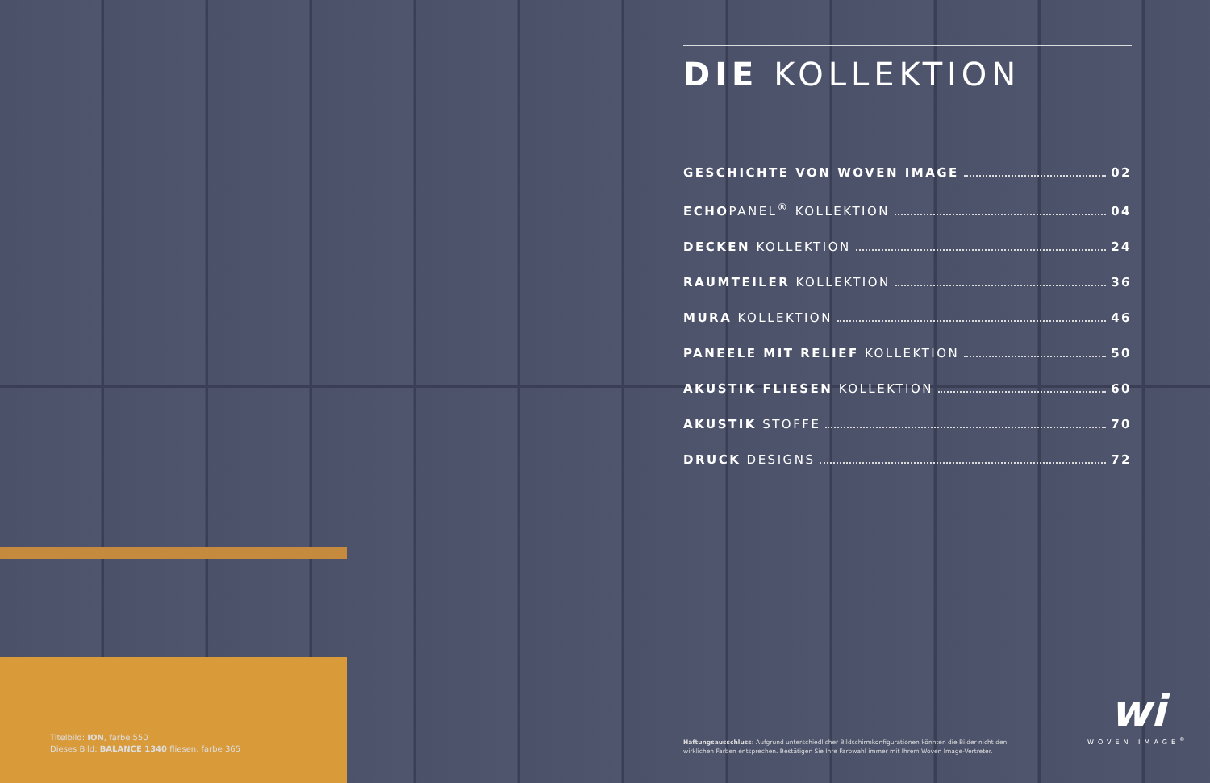DIE KOLLEKTION
GESCHICHTE VON WOVEN IMAGE 02
ECHOPANEL<sup>®</sup> KOLLEKTION 04
DECKEN KOLLEKTION 24
RAUMTEILER KOLLEKTION 36
MURA KOLLEKTION 46
PANEELE MIT RELIEF KOLLEKTION 50
AKUSTIK FLIESEN KOLLEKTION 60
AKUSTIK STOFFE 70
DRUCK DESIGNS 72
Titelbild: ION, farbe 550
Dieses Bild: BALANCE 1340 fliesen, farbe 365
Haftungsausschluss: Aufgrund unterschiedlicher Bildschirmkonfigurationen könnten die Bilder nicht den wirklichen Farben entsprechen. Bestätigen Sie Ihre Farbwahl immer mit Ihrem Woven Image-Vertreter.
wi
WOVEN IMAGE<sup>®</sup>